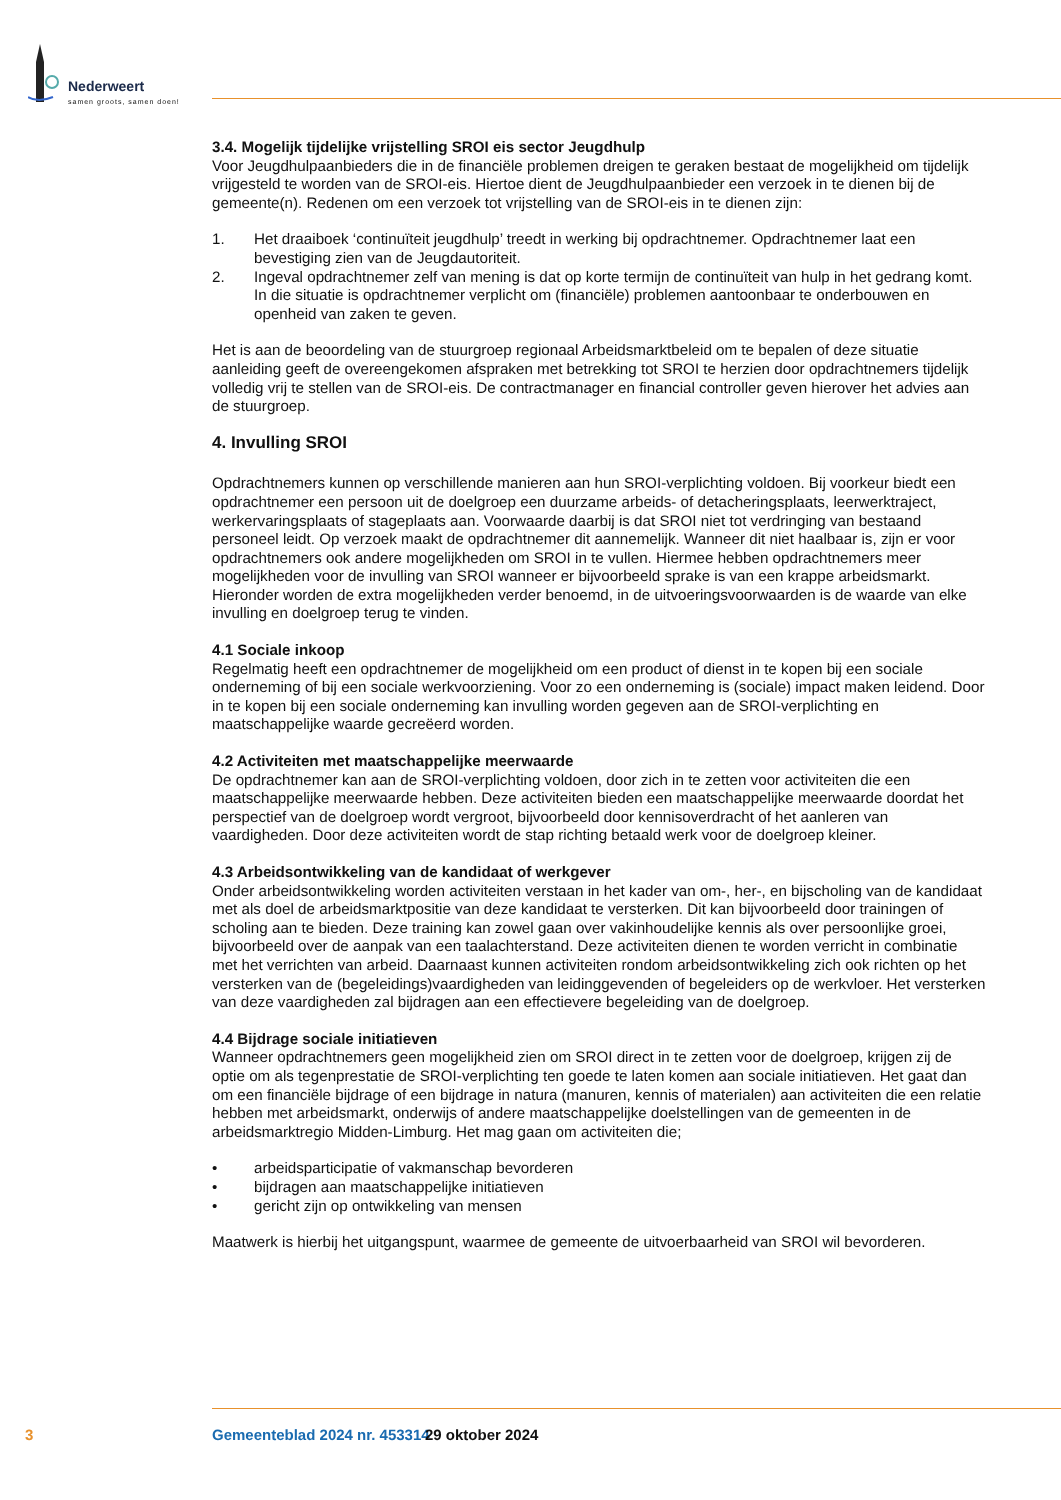Nederweert
samen groots, samen doen!
3.4. Mogelijk tijdelijke vrijstelling SROI eis sector Jeugdhulp
Voor Jeugdhulpaanbieders die in de financiële problemen dreigen te geraken bestaat de mogelijkheid om tijdelijk vrijgesteld te worden van de SROI-eis. Hiertoe dient de Jeugdhulpaanbieder een verzoek in te dienen bij de gemeente(n). Redenen om een verzoek tot vrijstelling van de SROI-eis in te dienen zijn:
1. Het draaiboek ‘continuïteit jeugdhulp’ treedt in werking bij opdrachtnemer. Opdrachtnemer laat een bevestiging zien van de Jeugdautoriteit.
2. Ingeval opdrachtnemer zelf van mening is dat op korte termijn de continuïteit van hulp in het gedrang komt. In die situatie is opdrachtnemer verplicht om (financiële) problemen aantoonbaar te onderbouwen en openheid van zaken te geven.
Het is aan de beoordeling van de stuurgroep regionaal Arbeidsmarktbeleid om te bepalen of deze situatie aanleiding geeft de overeengekomen afspraken met betrekking tot SROI te herzien door opdrachtnemers tijdelijk volledig vrij te stellen van de SROI-eis. De contractmanager en financial controller geven hierover het advies aan de stuurgroep.
4. Invulling SROI
Opdrachtnemers kunnen op verschillende manieren aan hun SROI-verplichting voldoen. Bij voorkeur biedt een opdrachtnemer een persoon uit de doelgroep een duurzame arbeids- of detacheringsplaats, leerwerktraject, werkervaringsplaats of stageplaats aan. Voorwaarde daarbij is dat SROI niet tot verdringing van bestaand personeel leidt. Op verzoek maakt de opdrachtnemer dit aannemelijk. Wanneer dit niet haalbaar is, zijn er voor opdrachtnemers ook andere mogelijkheden om SROI in te vullen. Hiermee hebben opdrachtnemers meer mogelijkheden voor de invulling van SROI wanneer er bijvoorbeeld sprake is van een krappe arbeidsmarkt. Hieronder worden de extra mogelijkheden verder benoemd, in de uitvoeringsvoorwaarden is de waarde van elke invulling en doelgroep terug te vinden.
4.1 Sociale inkoop
Regelmatig heeft een opdrachtnemer de mogelijkheid om een product of dienst in te kopen bij een sociale onderneming of bij een sociale werkvoorziening. Voor zo een onderneming is (sociale) impact maken leidend. Door in te kopen bij een sociale onderneming kan invulling worden gegeven aan de SROI-verplichting en maatschappelijke waarde gecreëerd worden.
4.2 Activiteiten met maatschappelijke meerwaarde
De opdrachtnemer kan aan de SROI-verplichting voldoen, door zich in te zetten voor activiteiten die een maatschappelijke meerwaarde hebben. Deze activiteiten bieden een maatschappelijke meerwaarde doordat het perspectief van de doelgroep wordt vergroot, bijvoorbeeld door kennisoverdracht of het aanleren van vaardigheden. Door deze activiteiten wordt de stap richting betaald werk voor de doelgroep kleiner.
4.3 Arbeidsontwikkeling van de kandidaat of werkgever
Onder arbeidsontwikkeling worden activiteiten verstaan in het kader van om-, her-, en bijscholing van de kandidaat met als doel de arbeidsmarktpositie van deze kandidaat te versterken. Dit kan bijvoorbeeld door trainingen of scholing aan te bieden. Deze training kan zowel gaan over vakinhoudelijke kennis als over persoonlijke groei, bijvoorbeeld over de aanpak van een taalachterstand. Deze activiteiten dienen te worden verricht in combinatie met het verrichten van arbeid. Daarnaast kunnen activiteiten rondom arbeidsontwikkeling zich ook richten op het versterken van de (begeleidings)vaardigheden van leidinggevenden of begeleiders op de werkvloer. Het versterken van deze vaardigheden zal bijdragen aan een effectievere begeleiding van de doelgroep.
4.4 Bijdrage sociale initiatieven
Wanneer opdrachtnemers geen mogelijkheid zien om SROI direct in te zetten voor de doelgroep, krijgen zij de optie om als tegenprestatie de SROI-verplichting ten goede te laten komen aan sociale initiatieven. Het gaat dan om een financiële bijdrage of een bijdrage in natura (manuren, kennis of materialen) aan activiteiten die een relatie hebben met arbeidsmarkt, onderwijs of andere maatschappelijke doelstellingen van de gemeenten in de arbeidsmarktregio Midden-Limburg. Het mag gaan om activiteiten die;
• arbeidsparticipatie of vakmanschap bevorderen
• bijdragen aan maatschappelijke initiatieven
• gericht zijn op ontwikkeling van mensen
Maatwerk is hierbij het uitgangspunt, waarmee de gemeente de uitvoerbaarheid van SROI wil bevorderen.
3 Gemeenteblad 2024 nr. 453314 29 oktober 2024